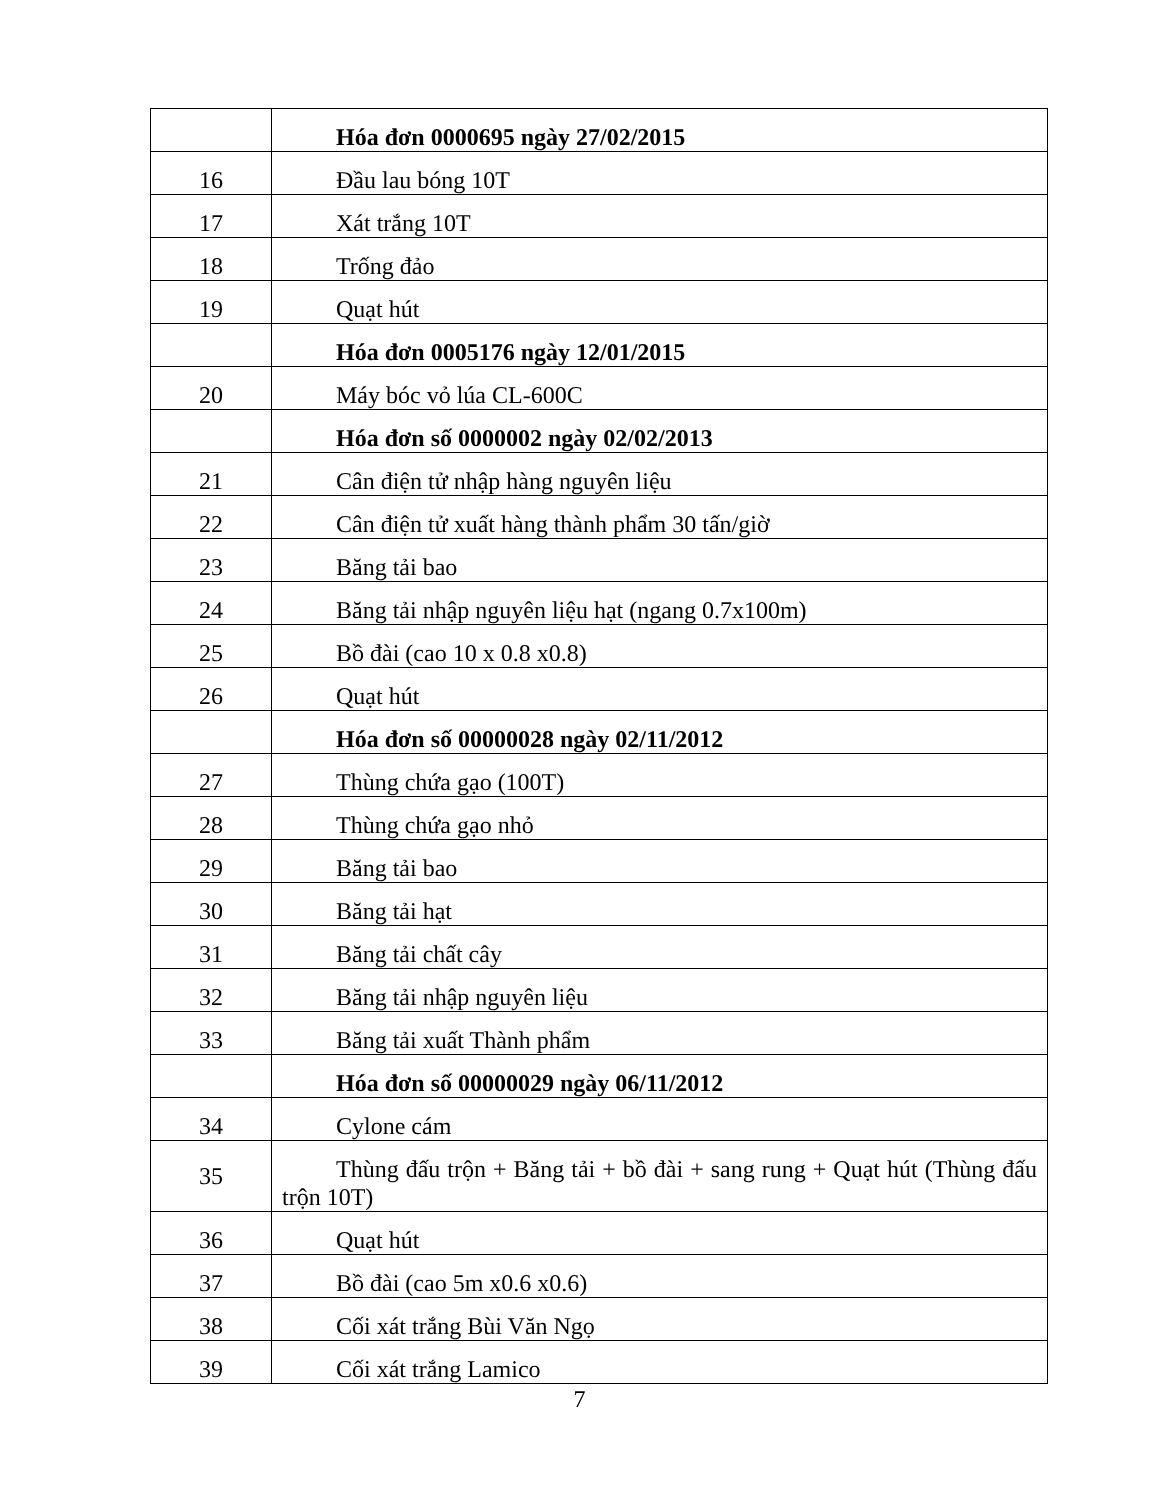| | Hóa đơn 0000695 ngày 27/02/2015 |
| 16 | Đầu lau bóng 10T |
| 17 | Xát trắng 10T |
| 18 | Trống đảo |
| 19 | Quạt hút |
| | Hóa đơn 0005176 ngày 12/01/2015 |
| 20 | Máy bóc vỏ lúa CL-600C |
| | Hóa đơn số 0000002 ngày 02/02/2013 |
| 21 | Cân điện tử nhập hàng nguyên liệu |
| 22 | Cân điện tử xuất hàng thành phẩm 30 tấn/giờ |
| 23 | Băng tải bao |
| 24 | Băng tải nhập nguyên liệu hạt (ngang 0.7x100m) |
| 25 | Bồ đài (cao 10 x 0.8 x0.8) |
| 26 | Quạt hút |
| | Hóa đơn số 00000028 ngày 02/11/2012 |
| 27 | Thùng chứa gạo (100T) |
| 28 | Thùng chứa gạo nhỏ |
| 29 | Băng tải bao |
| 30 | Băng tải hạt |
| 31 | Băng tải chất cây |
| 32 | Băng tải nhập nguyên liệu |
| 33 | Băng tải xuất Thành phẩm |
| | Hóa đơn số 00000029 ngày 06/11/2012 |
| 34 | Cylone cám |
| 35 | Thùng đấu trộn + Băng tải + bồ đài + sang rung + Quạt hút (Thùng đấu trộn 10T) |
| 36 | Quạt hút |
| 37 | Bồ đài (cao 5m x0.6 x0.6) |
| 38 | Cối xát trắng Bùi Văn Ngọ |
| 39 | Cối xát trắng Lamico |
7